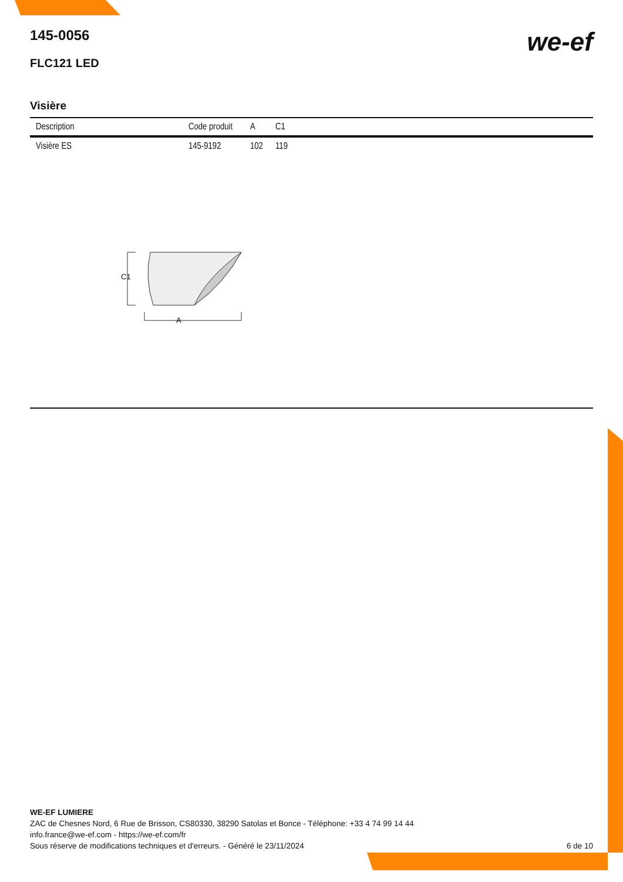we-ef
145-0056
FLC121 LED
Visière
| Description | Code produit | A | C1 |
| --- | --- | --- | --- |
| Visière ES | 145-9192 | 102 | 119 |
C1
A
WE-EF LUMIERE
ZAC de Chesnes Nord, 6 Rue de Brisson, CS80330, 38290 Satolas et Bonce - Téléphone: +33 4 74 99 14 44
info.france@we-ef.com - https://we-ef.com/fr
Sous réserve de modifications techniques et d'erreurs. - Généré le 23/11/2024 6 de 10